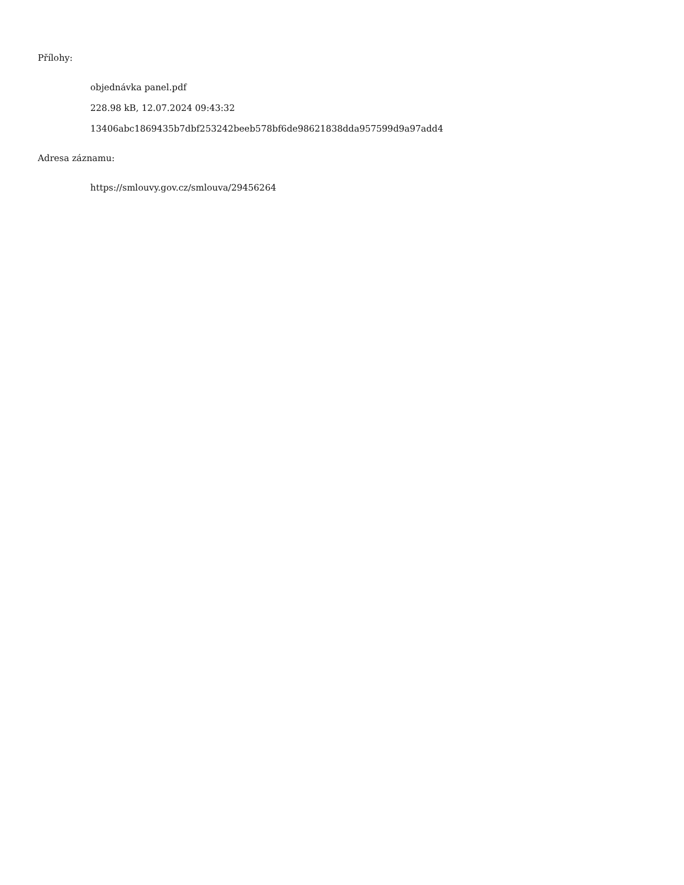Přílohy:
objednávka panel.pdf
228.98 kB, 12.07.2024 09:43:32
13406abc1869435b7dbf253242beeb578bf6de98621838dda957599d9a97add4
Adresa záznamu:
https://smlouvy.gov.cz/smlouva/29456264